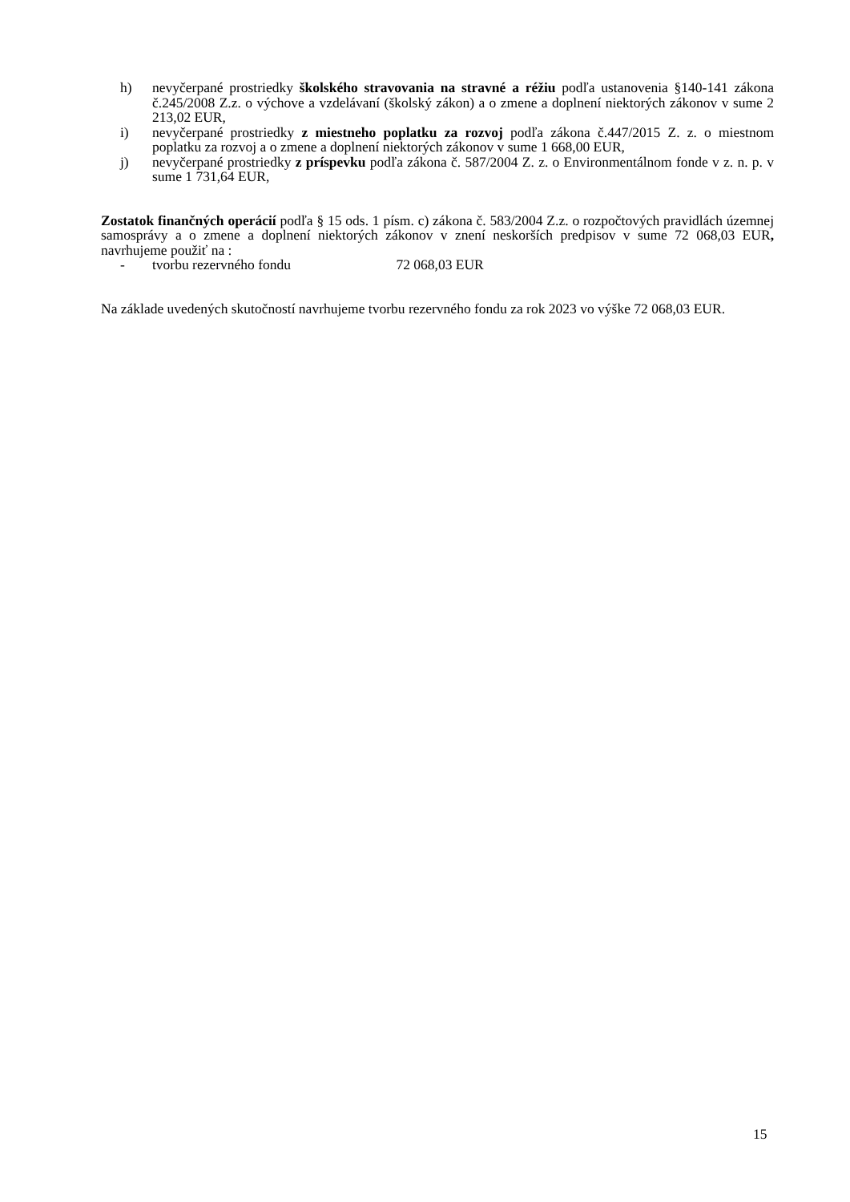h) nevyčerpané prostriedky školského stravovania na stravné a réžiu podľa ustanovenia §140-141 zákona č.245/2008 Z.z. o výchove a vzdelávaní (školský zákon) a o zmene a doplnení niektorých zákonov v sume 2 213,02 EUR,
i) nevyčerpané prostriedky z miestneho poplatku za rozvoj podľa zákona č.447/2015 Z. z. o miestnom poplatku za rozvoj a o zmene a doplnení niektorých zákonov v sume 1 668,00 EUR,
j) nevyčerpané prostriedky z príspevku podľa zákona č. 587/2004 Z. z. o Environmentálnom fonde v z. n. p. v sume 1 731,64 EUR,
Zostatok finančných operácií podľa § 15 ods. 1 písm. c) zákona č. 583/2004 Z.z. o rozpočtových pravidlách územnej samosprávy a o zmene a doplnení niektorých zákonov v znení neskorších predpisov v sume 72 068,03 EUR, navrhujeme použiť na :
- tvorbu rezervného fondu 72 068,03 EUR
Na základe uvedených skutočností navrhujeme tvorbu rezervného fondu za rok 2023 vo výške 72 068,03 EUR.
15